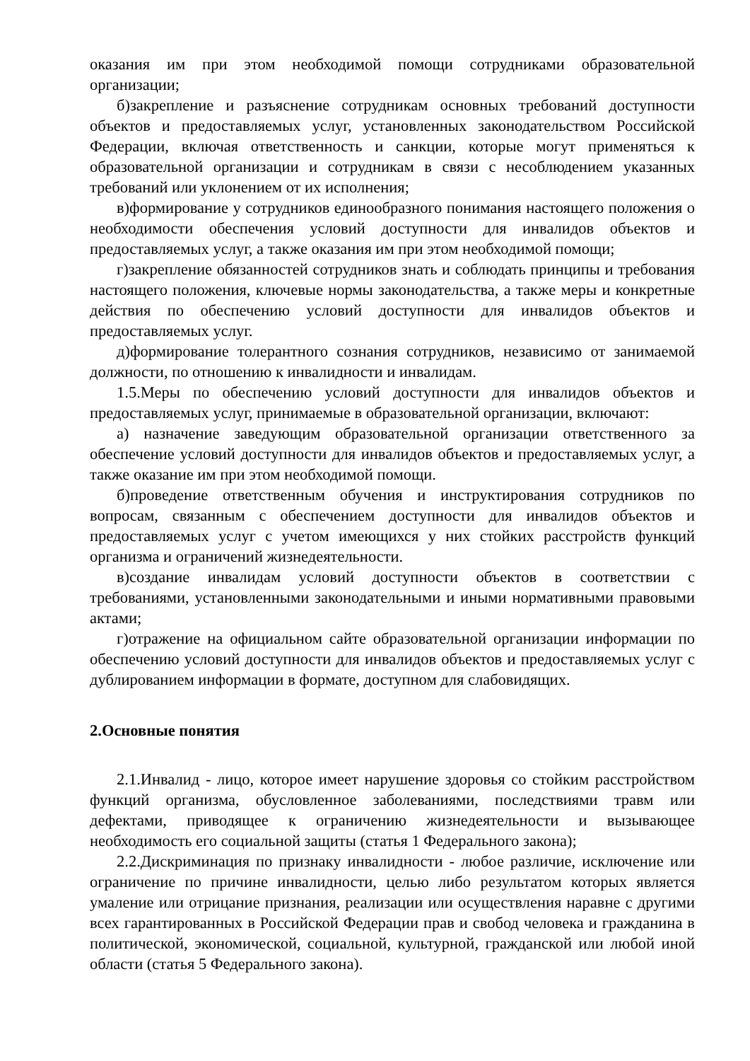оказания им при этом необходимой помощи сотрудниками образовательной организации;
б)закрепление и разъяснение сотрудникам основных требований доступности объектов и предоставляемых услуг, установленных законодательством Российской Федерации, включая ответственность и санкции, которые могут применяться к образовательной организации и сотрудникам в связи с несоблюдением указанных требований или уклонением от их исполнения;
в)формирование у сотрудников единообразного понимания настоящего положения о необходимости обеспечения условий доступности для инвалидов объектов и предоставляемых услуг, а также оказания им при этом необходимой помощи;
г)закрепление обязанностей сотрудников знать и соблюдать принципы и требования настоящего положения, ключевые нормы законодательства, а также меры и конкретные действия по обеспечению условий доступности для инвалидов объектов и предоставляемых услуг.
д)формирование толерантного сознания сотрудников, независимо от занимаемой должности, по отношению к инвалидности и инвалидам.
1.5.Меры по обеспечению условий доступности для инвалидов объектов и предоставляемых услуг, принимаемые в образовательной организации, включают:
а) назначение заведующим образовательной организации ответственного за обеспечение условий доступности для инвалидов объектов и предоставляемых услуг, а также оказание им при этом необходимой помощи.
б)проведение ответственным обучения и инструктирования сотрудников по вопросам, связанным с обеспечением доступности для инвалидов объектов и предоставляемых услуг с учетом имеющихся у них стойких расстройств функций организма и ограничений жизнедеятельности.
в)создание инвалидам условий доступности объектов в соответствии с требованиями, установленными законодательными и иными нормативными правовыми актами;
г)отражение на официальном сайте образовательной организации информации по обеспечению условий доступности для инвалидов объектов и предоставляемых услуг с дублированием информации в формате, доступном для слабовидящих.
2.Основные понятия
2.1.Инвалид - лицо, которое имеет нарушение здоровья со стойким расстройством функций организма, обусловленное заболеваниями, последствиями травм или дефектами, приводящее к ограничению жизнедеятельности и вызывающее необходимость его социальной защиты (статья 1 Федерального закона);
2.2.Дискриминация по признаку инвалидности - любое различие, исключение или ограничение по причине инвалидности, целью либо результатом которых является умаление или отрицание признания, реализации или осуществления наравне с другими всех гарантированных в Российской Федерации прав и свобод человека и гражданина в политической, экономической, социальной, культурной, гражданской или любой иной области (статья 5 Федерального закона).